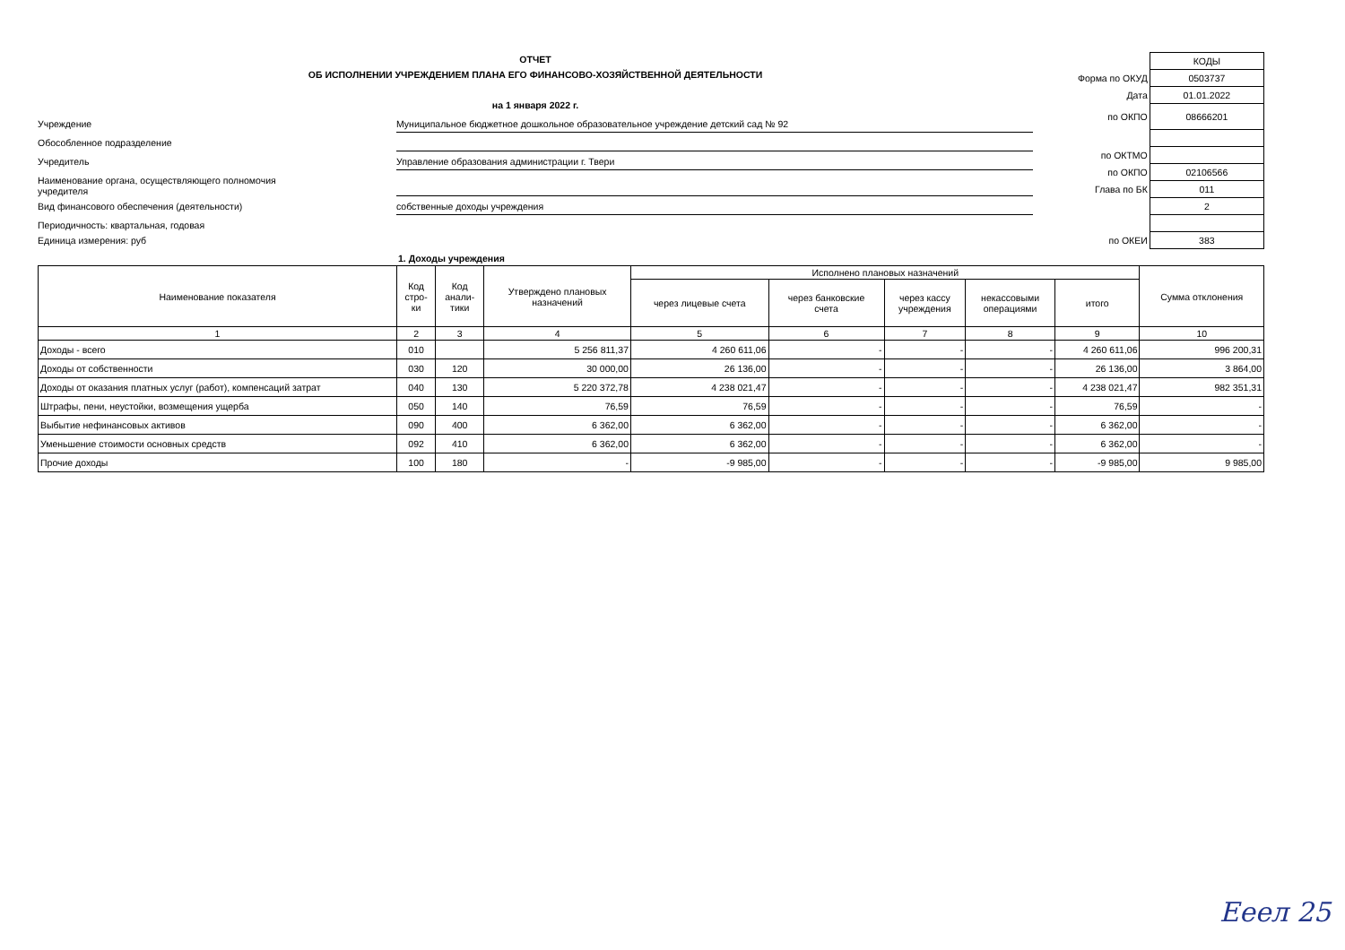ОТЧЕТ
ОБ ИСПОЛНЕНИИ УЧРЕЖДЕНИЕМ ПЛАНА ЕГО ФИНАНСОВО-ХОЗЯЙСТВЕННОЙ ДЕЯТЕЛЬНОСТИ
на 1 января 2022 г.
Учреждение
Муниципальное бюджетное дошкольное образовательное учреждение детский сад № 92
Обособленное подразделение
Учредитель
Управление образования администрации г. Твери
Наименование органа, осуществляющего полномочия
учредителя
Вид финансового обеспечения (деятельности)
собственные доходы учреждения
Периодичность: квартальная, годовая
Единица измерения: руб
| | КОДЫ |
| Форма по ОКУД | 0503737 |
| Дата | 01.01.2022 |
| по ОКПО | 08666201 |
| по ОКТМО | |
| по ОКПО | 02106566 |
| Глава по БК | 011 |
| | 2 |
| по ОКЕИ | 383 |
1. Доходы учреждения
| Наименование показателя | Код стро- ки | Код анали- тики | Утверждено плановых назначений | Исполнено плановых назначений | | | | | Сумма отклонения |
| --- | --- | --- | --- | --- | --- | --- | --- | --- | --- |
| | | | | через лицевые счета | через банковские счета | через кассу учреждения | некассовыми операциями | итого | |
| 1 | 2 | 3 | 4 | 5 | 6 | 7 | 8 | 9 | 10 |
| Доходы - всего | 010 | | 5 256 811,37 | 4 260 611,06 | - | - | - | 4 260 611,06 | 996 200,31 |
| Доходы от собственности | 030 | 120 | 30 000,00 | 26 136,00 | - | - | - | 26 136,00 | 3 864,00 |
| Доходы от оказания платных услуг (работ), компенсаций затрат | 040 | 130 | 5 220 372,78 | 4 238 021,47 | - | - | - | 4 238 021,47 | 982 351,31 |
| Штрафы, пени, неустойки, возмещения ущерба | 050 | 140 | 76,59 | 76,59 | - | - | - | 76,59 | - |
| Выбытие нефинансовых активов | 090 | 400 | 6 362,00 | 6 362,00 | - | - | - | 6 362,00 | - |
| Уменьшение стоимости основных средств | 092 | 410 | 6 362,00 | 6 362,00 | - | - | - | 6 362,00 | - |
| Прочие доходы | 100 | 180 | - | -9 985,00 | - | - | - | -9 985,00 | 9 985,00 |
Ееел 25